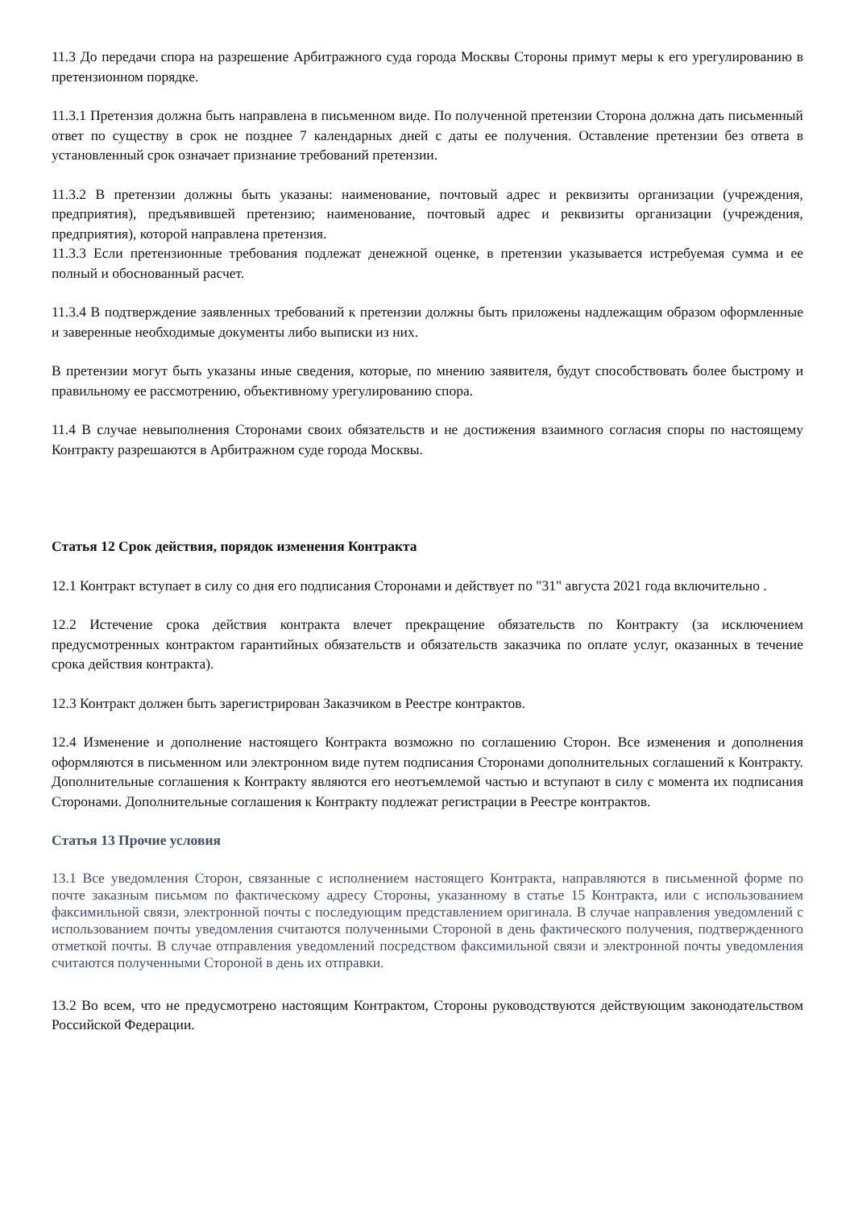11.3 До передачи спора на разрешение Арбитражного суда города Москвы Стороны примут меры к его урегулированию в претензионном порядке.
11.3.1 Претензия должна быть направлена в письменном виде. По полученной претензии Сторона должна дать письменный ответ по существу в срок не позднее 7 календарных дней с даты ее получения. Оставление претензии без ответа в установленный срок означает признание требований претензии.
11.3.2 В претензии должны быть указаны: наименование, почтовый адрес и реквизиты организации (учреждения, предприятия), предъявившей претензию; наименование, почтовый адрес и реквизиты организации (учреждения, предприятия), которой направлена претензия.
11.3.3 Если претензионные требования подлежат денежной оценке, в претензии указывается истребуемая сумма и ее полный и обоснованный расчет.
11.3.4 В подтверждение заявленных требований к претензии должны быть приложены надлежащим образом оформленные и заверенные необходимые документы либо выписки из них.
В претензии могут быть указаны иные сведения, которые, по мнению заявителя, будут способствовать более быстрому и правильному ее рассмотрению, объективному урегулированию спора.
11.4 В случае невыполнения Сторонами своих обязательств и не достижения взаимного согласия споры по настоящему Контракту разрешаются в Арбитражном суде города Москвы.
Статья 12 Срок действия, порядок изменения Контракта
12.1 Контракт вступает в силу со дня его подписания Сторонами и действует по "31" августа 2021 года включительно .
12.2 Истечение срока действия контракта влечет прекращение обязательств по Контракту (за исключением предусмотренных контрактом гарантийных обязательств и обязательств заказчика по оплате услуг, оказанных в течение срока действия контракта).
12.3 Контракт должен быть зарегистрирован Заказчиком в Реестре контрактов.
12.4 Изменение и дополнение настоящего Контракта возможно по соглашению Сторон. Все изменения и дополнения оформляются в письменном или электронном виде путем подписания Сторонами дополнительных соглашений к Контракту. Дополнительные соглашения к Контракту являются его неотъемлемой частью и вступают в силу с момента их подписания Сторонами. Дополнительные соглашения к Контракту подлежат регистрации в Реестре контрактов.
Статья 13 Прочие условия
13.1 Все уведомления Сторон, связанные с исполнением настоящего Контракта, направляются в письменной форме по почте заказным письмом по фактическому адресу Стороны, указанному в статье 15 Контракта, или с использованием факсимильной связи, электронной почты с последующим представлением оригинала. В случае направления уведомлений с использованием почты уведомления считаются полученными Стороной в день фактического получения, подтвержденного отметкой почты. В случае отправления уведомлений посредством факсимильной связи и электронной почты уведомления считаются полученными Стороной в день их отправки.
13.2 Во всем, что не предусмотрено настоящим Контрактом, Стороны руководствуются действующим законодательством Российской Федерации.